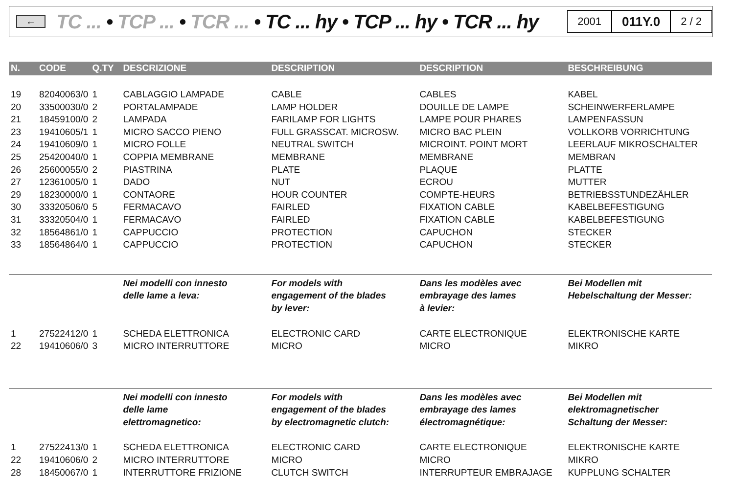←
TC ... • TCP ... • TCR ... • TC ... hy • TCP ... hy • TCR ... hy
2001
011Y.0
2 / 2
| N. | CODE | Q.TY | DESCRIZIONE | DESCRIPTION | DESCRIPTION | BESCHREIBUNG |
| --- | --- | --- | --- | --- | --- | --- |
| 19 | 82040063/0 | 1 | CABLAGGIO LAMPADE | CABLE | CABLES | KABEL |
| 20 | 33500030/0 | 2 | PORTALAMPADE | LAMP HOLDER | DOUILLE DE LAMPE | SCHEINWERFERLAMPE |
| 21 | 18459100/0 | 2 | LAMPADA | FARILAMP FOR LIGHTS | LAMPE POUR PHARES | LAMPENFASSUN |
| 23 | 19410605/1 | 1 | MICRO SACCO PIENO | FULL GRASSCAT. MICROSW. | MICRO BAC PLEIN | VOLLKORB VORRICHTUNG |
| 24 | 19410609/0 | 1 | MICRO FOLLE | NEUTRAL SWITCH | MICROINT. POINT MORT | LEERLAUF MIKROSCHALTER |
| 25 | 25420040/0 | 1 | COPPIA MEMBRANE | MEMBRANE | MEMBRANE | MEMBRAN |
| 26 | 25600055/0 | 2 | PIASTRINA | PLATE | PLAQUE | PLATTE |
| 27 | 12361005/0 | 1 | DADO | NUT | ECROU | MUTTER |
| 29 | 18230000/0 | 1 | CONTAORE | HOUR COUNTER | COMPTE-HEURS | BETRIEBSSTUNDEZÄHLER |
| 30 | 33320506/0 | 5 | FERMACAVO | FAIRLED | FIXATION CABLE | KABELBEFESTIGUNG |
| 31 | 33320504/0 | 1 | FERMACAVO | FAIRLED | FIXATION CABLE | KABELBEFESTIGUNG |
| 32 | 18564861/0 | 1 | CAPPUCCIO | PROTECTION | CAPUCHON | STECKER |
| 33 | 18564864/0 | 1 | CAPPUCCIO | PROTECTION | CAPUCHON | STECKER |
| | | | Nei modelli con innesto delle lame a leva: | For models with engagement of the blades by lever: | Dans les modèles avec embrayage des lames à levier: | Bei Modellen mit Hebelschaltung der Messer: |
| 1 | 27522412/0 | 1 | SCHEDA ELETTRONICA | ELECTRONIC CARD | CARTE ELECTRONIQUE | ELEKTRONISCHE KARTE |
| 22 | 19410606/0 | 3 | MICRO INTERRUTTORE | MICRO | MICRO | MIKRO |
| | | | Nei modelli con innesto delle lame elettromagnetico: | For models with engagement of the blades by electromagnetic clutch: | Dans les modèles avec embrayage des lames électromagnétique: | Bei Modellen mit elektromagnetischer Schaltung der Messer: |
| 1 | 27522413/0 | 1 | SCHEDA ELETTRONICA | ELECTRONIC CARD | CARTE ELECTRONIQUE | ELEKTRONISCHE KARTE |
| 22 | 19410606/0 | 2 | MICRO INTERRUTTORE | MICRO | MICRO | MIKRO |
| 28 | 18450067/0 | 1 | INTERRUTTORE FRIZIONE | CLUTCH SWITCH | INTERRUPTEUR EMBRAJAGE | KUPPLUNG SCHALTER |